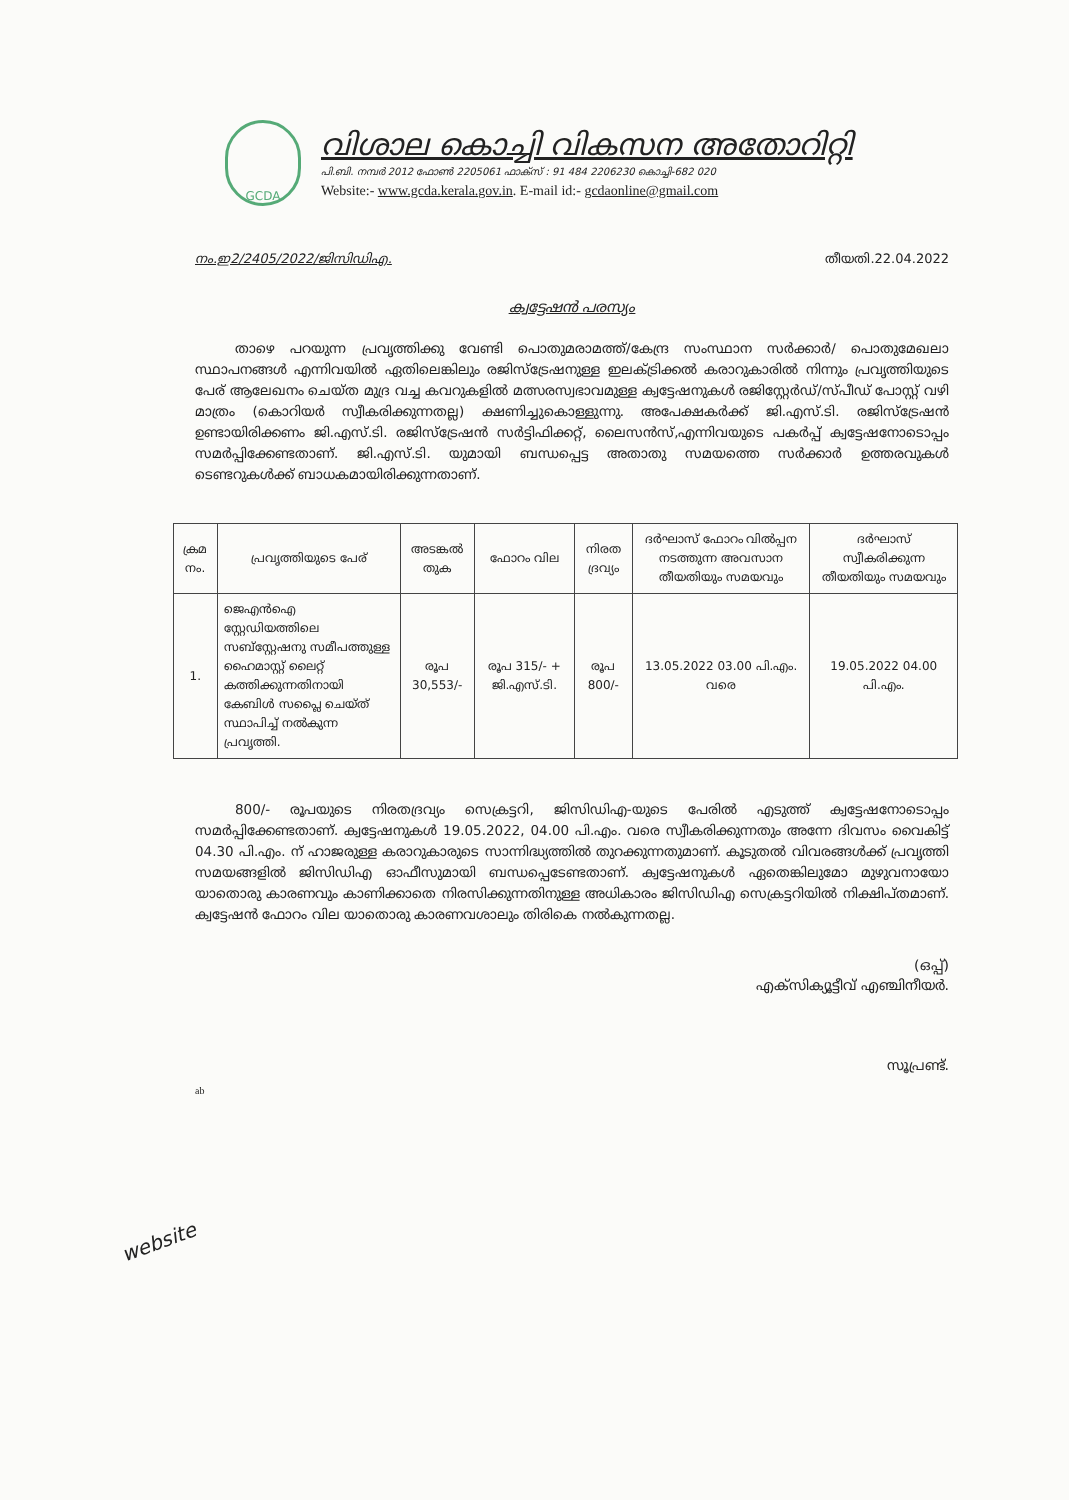GCDA
വിശാല കൊച്ചി വികസന അതോറിറ്റി
പി.ബി. നമ്പർ 2012 ഫോൺ 2205061 ഫാക്സ് : 91 484 2206230 കൊച്ചി-682 020
Website:- www.gcda.kerala.gov.in. E-mail id:- gcdaonline@gmail.com
നം.ഇ2/2405/2022/ജിസിഡിഎ. തീയതി.22.04.2022
ക്വട്ടേഷൻ പരസ്യം
താഴെ പറയുന്ന പ്രവൃത്തിക്കു വേണ്ടി പൊതുമരാമത്ത്/കേന്ദ്ര സംസ്ഥാന സർക്കാർ/ പൊതുമേഖലാ സ്ഥാപനങ്ങൾ എന്നിവയിൽ ഏതിലെങ്കിലും രജിസ്ട്രേഷനുള്ള ഇലക്ട്രിക്കൽ കരാറുകാരിൽ നിന്നും പ്രവൃത്തിയുടെ പേര് ആലേഖനം ചെയ്ത മുദ്ര വച്ച കവറുകളിൽ മത്സരസ്വഭാവമുള്ള ക്വട്ടേഷനുകൾ രജിസ്റ്റേർഡ്/സ്പീഡ് പോസ്റ്റ് വഴി മാത്രം (കൊറിയർ സ്വീകരിക്കുന്നതല്ല) ക്ഷണിച്ചുകൊള്ളുന്നു. അപേക്ഷകർക്ക് ജി.എസ്.ടി. രജിസ്ട്രേഷൻ ഉണ്ടായിരിക്കണം ജി.എസ്.ടി. രജിസ്ട്രേഷൻ സർട്ടിഫിക്കറ്റ്, ലൈസൻസ്,എന്നിവയുടെ പകർപ്പ് ക്വട്ടേഷനോടൊപ്പം സമർപ്പിക്കേണ്ടതാണ്. ജി.എസ്.ടി. യുമായി ബന്ധപ്പെട്ട അതാതു സമയത്തെ സർക്കാർ ഉത്തരവുകൾ ടെണ്ടറുകൾക്ക് ബാധകമായിരിക്കുന്നതാണ്.
| ക്രമ നം. | പ്രവൃത്തിയുടെ പേര് | അടങ്കൽ തുക | ഫോറം വില | നിരത ദ്രവ്യം | ദർഘാസ് ഫോറം വിൽപ്പന നടത്തുന്ന അവസാന തീയതിയും സമയവും | ദർഘാസ് സ്വീകരിക്കുന്ന തീയതിയും സമയവും |
| --- | --- | --- | --- | --- | --- | --- |
| 1. | ജെഎൻഐ സ്റ്റേഡിയത്തിലെ സബ്സ്റ്റേഷനു സമീപത്തുള്ള ഹൈമാസ്റ്റ് ലൈറ്റ് കത്തിക്കുന്നതിനായി കേബിൾ സപ്ലൈ ചെയ്ത് സ്ഥാപിച്ച് നൽകുന്ന പ്രവൃത്തി. | രൂപ 30,553/- | രൂപ 315/- + ജി.എസ്.ടി. | രൂപ 800/- | 13.05.2022 03.00 പി.എം. വരെ | 19.05.2022 04.00 പി.എം. |
800/- രൂപയുടെ നിരതദ്രവ്യം സെക്രട്ടറി, ജിസിഡിഎ-യുടെ പേരിൽ എടുത്ത് ക്വട്ടേഷനോടൊപ്പം സമർപ്പിക്കേണ്ടതാണ്. ക്വട്ടേഷനുകൾ 19.05.2022, 04.00 പി.എം. വരെ സ്വീകരിക്കുന്നതും അന്നേ ദിവസം വൈകിട്ട് 04.30 പി.എം. ന് ഹാജരുള്ള കരാറുകാരുടെ സാന്നിദ്ധ്യത്തിൽ തുറക്കുന്നതുമാണ്. കൂടുതൽ വിവരങ്ങൾക്ക് പ്രവൃത്തി സമയങ്ങളിൽ ജിസിഡിഎ ഓഫീസുമായി ബന്ധപ്പെടേണ്ടതാണ്. ക്വട്ടേഷനുകൾ ഏതെങ്കിലുമോ മുഴുവനായോ യാതൊരു കാരണവും കാണിക്കാതെ നിരസിക്കുന്നതിനുള്ള അധികാരം ജിസിഡിഎ സെക്രട്ടറിയിൽ നിക്ഷിപ്തമാണ്. ക്വട്ടേഷൻ ഫോറം വില യാതൊരു കാരണവശാലും തിരികെ നൽകുന്നതല്ല.
(ഒപ്പ്)
എക്സിക്യൂട്ടീവ് എഞ്ചിനീയർ.
സൂപ്രണ്ട്.
website
ab